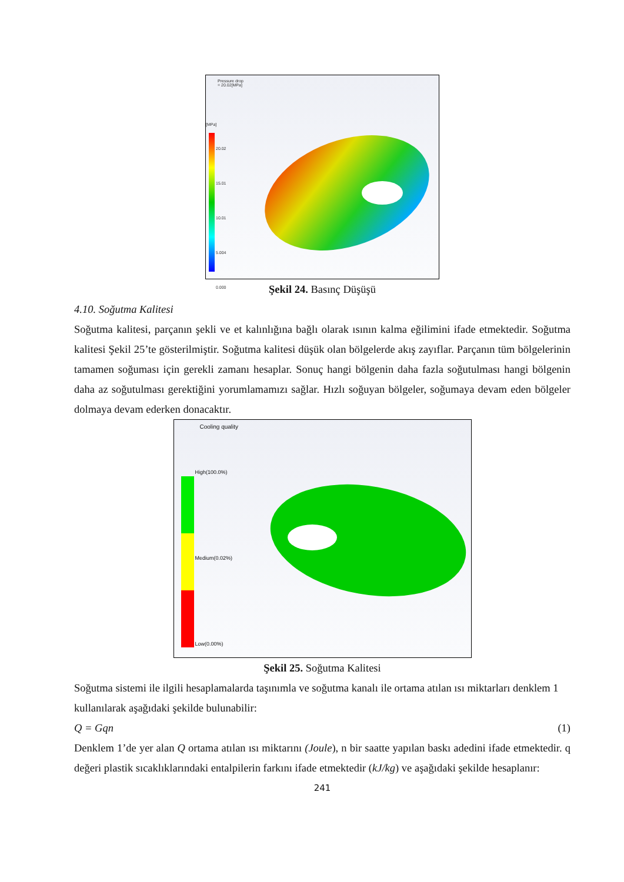Pressure drop
= 20.02[MPa]
[MPa]
20.02
15.01
10.01
5.004
0.000
Şekil 24. Basınç Düşüşü
4.10. Soğutma Kalitesi
Soğutma kalitesi, parçanın şekli ve et kalınlığına bağlı olarak ısının kalma eğilimini ifade etmektedir. Soğutma kalitesi Şekil 25’te gösterilmiştir. Soğutma kalitesi düşük olan bölgelerde akış zayıflar. Parçanın tüm bölgelerinin tamamen soğuması için gerekli zamanı hesaplar. Sonuç hangi bölgenin daha fazla soğutulması hangi bölgenin daha az soğutulması gerektiğini yorumlamamızı sağlar. Hızlı soğuyan bölgeler, soğumaya devam eden bölgeler dolmaya devam ederken donacaktır.
Cooling quality
High(100.0%)
Medium(0.02%)
Low(0.00%)
Şekil 25. Soğutma Kalitesi
Soğutma sistemi ile ilgili hesaplamalarda taşınımla ve soğutma kanalı ile ortama atılan ısı miktarları denklem 1 kullanılarak aşağıdaki şekilde bulunabilir:
Q = Gqn (1)
Denklem 1’de yer alan Q ortama atılan ısı miktarını (Joule), n bir saatte yapılan baskı adedini ifade etmektedir. q değeri plastik sıcaklıklarındaki entalpilerin farkını ifade etmektedir (kJ/kg) ve aşağıdaki şekilde hesaplanır:
241